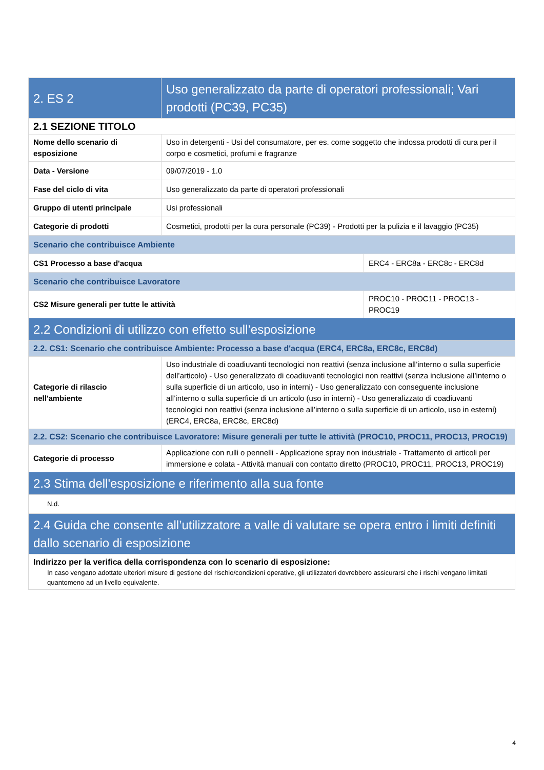| 2. ES 2 | Uso generalizzato da parte di operatori professionali; Vari prodotti (PC39, PC35) | |
| 2.1 SEZIONE TITOLO | | |
| Nome dello scenario di esposizione | Uso in detergenti - Usi del consumatore, per es. come soggetto che indossa prodotti di cura per il corpo e cosmetici, profumi e fragranze | |
| Data - Versione | 09/07/2019 - 1.0 | |
| Fase del ciclo di vita | Uso generalizzato da parte di operatori professionali | |
| Gruppo di utenti principale | Usi professionali | |
| Categorie di prodotti | Cosmetici, prodotti per la cura personale (PC39) - Prodotti per la pulizia e il lavaggio (PC35) | |
| Scenario che contribuisce Ambiente | | |
| CS1 Processo a base d'acqua | | ERC4 - ERC8a - ERC8c - ERC8d |
| Scenario che contribuisce Lavoratore | | |
| CS2 Misure generali per tutte le attività | | PROC10 - PROC11 - PROC13 - PROC19 |
| 2.2 Condizioni di utilizzo con effetto sull’esposizione | | |
| 2.2. CS1: Scenario che contribuisce Ambiente: Processo a base d'acqua (ERC4, ERC8a, ERC8c, ERC8d) | | |
| Categorie di rilascio nell'ambiente | Uso industriale di coadiuvanti tecnologici non reattivi (senza inclusione all’interno o sulla superficie dell’articolo) - Uso generalizzato di coadiuvanti tecnologici non reattivi (senza inclusione all’interno o sulla superficie di un articolo, uso in interni) - Uso generalizzato con conseguente inclusione all’interno o sulla superficie di un articolo (uso in interni) - Uso generalizzato di coadiuvanti tecnologici non reattivi (senza inclusione all’interno o sulla superficie di un articolo, uso in esterni) (ERC4, ERC8a, ERC8c, ERC8d) | |
| 2.2. CS2: Scenario che contribuisce Lavoratore: Misure generali per tutte le attività (PROC10, PROC11, PROC13, PROC19) | | |
| Categorie di processo | Applicazione con rulli o pennelli - Applicazione spray non industriale - Trattamento di articoli per immersione e colata - Attività manuali con contatto diretto (PROC10, PROC11, PROC13, PROC19) | |
| 2.3 Stima dell'esposizione e riferimento alla sua fonte | | |
| N.d. | | |
| 2.4 Guida che consente all’utilizzatore a valle di valutare se opera entro i limiti definiti dallo scenario di esposizione | | |
| Indirizzo per la verifica della corrispondenza con lo scenario di esposizione: In caso vengano adottate ulteriori misure di gestione del rischio/condizioni operative, gli utilizzatori dovrebbero assicurarsi che i rischi vengano limitati quantomeno ad un livello equivalente. | | |
4